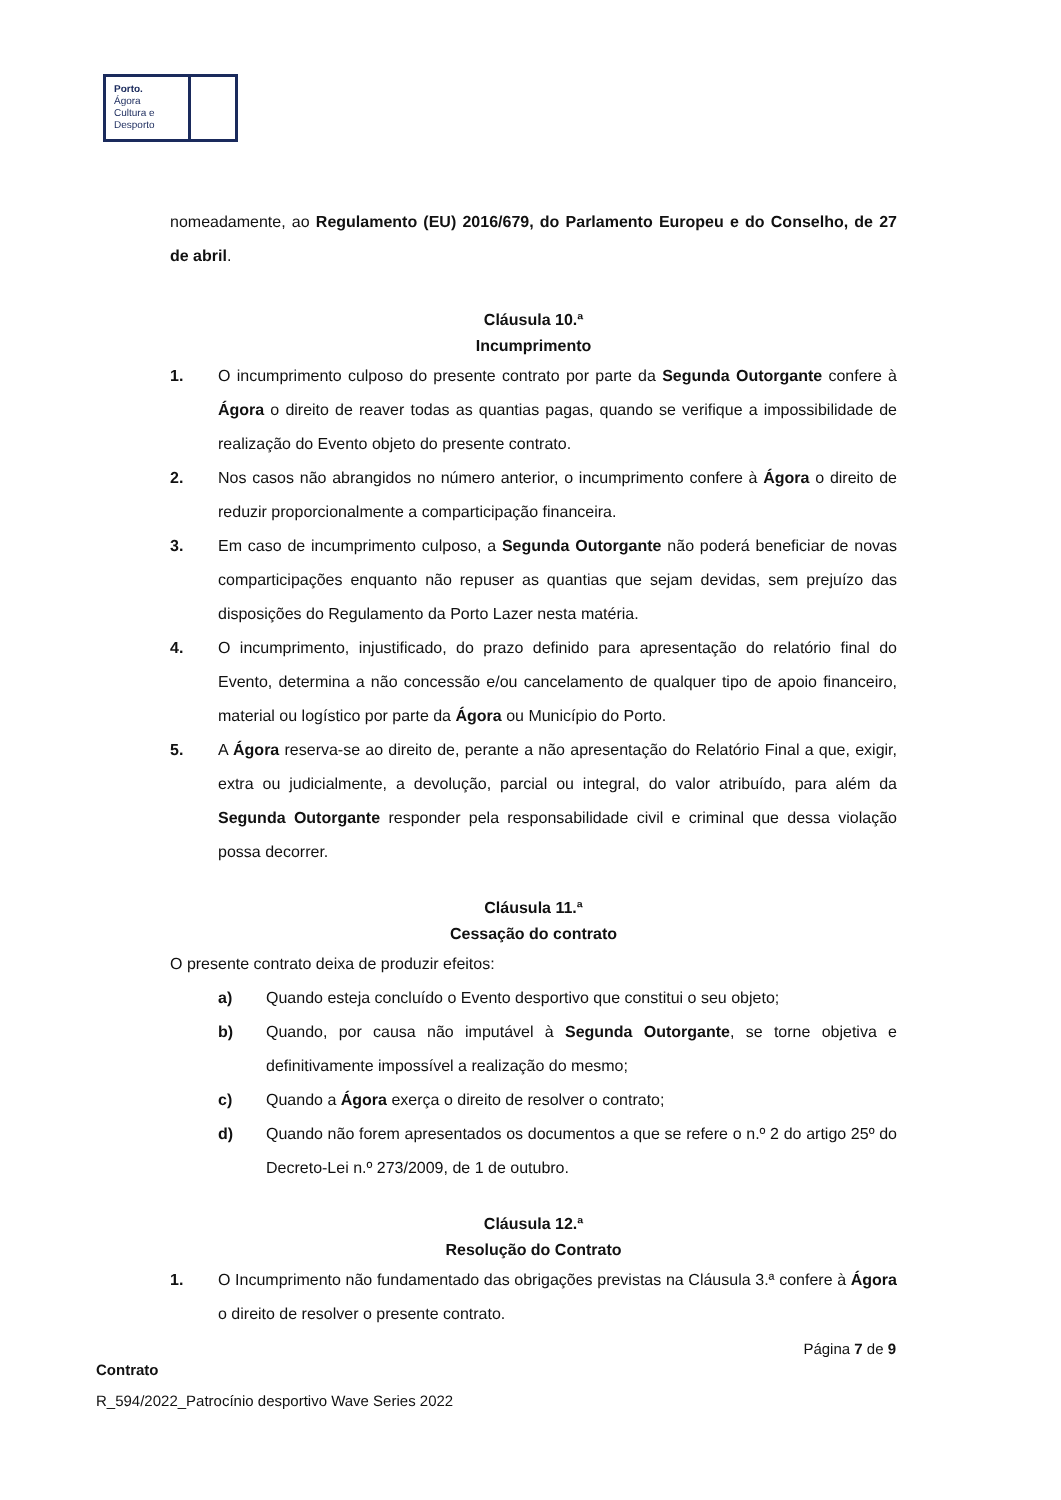Porto.
Ágora
Cultura e
Desporto
nomeadamente, ao Regulamento (EU) 2016/679, do Parlamento Europeu e do Conselho, de 27 de abril.
Cláusula 10.ª
Incumprimento
1. O incumprimento culposo do presente contrato por parte da Segunda Outorgante confere à Ágora o direito de reaver todas as quantias pagas, quando se verifique a impossibilidade de realização do Evento objeto do presente contrato.
2. Nos casos não abrangidos no número anterior, o incumprimento confere à Ágora o direito de reduzir proporcionalmente a comparticipação financeira.
3. Em caso de incumprimento culposo, a Segunda Outorgante não poderá beneficiar de novas comparticipações enquanto não repuser as quantias que sejam devidas, sem prejuízo das disposições do Regulamento da Porto Lazer nesta matéria.
4. O incumprimento, injustificado, do prazo definido para apresentação do relatório final do Evento, determina a não concessão e/ou cancelamento de qualquer tipo de apoio financeiro, material ou logístico por parte da Ágora ou Município do Porto.
5. A Ágora reserva-se ao direito de, perante a não apresentação do Relatório Final a que, exigir, extra ou judicialmente, a devolução, parcial ou integral, do valor atribuído, para além da Segunda Outorgante responder pela responsabilidade civil e criminal que dessa violação possa decorrer.
Cláusula 11.ª
Cessação do contrato
O presente contrato deixa de produzir efeitos:
a) Quando esteja concluído o Evento desportivo que constitui o seu objeto;
b) Quando, por causa não imputável à Segunda Outorgante, se torne objetiva e definitivamente impossível a realização do mesmo;
c) Quando a Ágora exerça o direito de resolver o contrato;
d) Quando não forem apresentados os documentos a que se refere o n.º 2 do artigo 25º do Decreto-Lei n.º 273/2009, de 1 de outubro.
Cláusula 12.ª
Resolução do Contrato
1. O Incumprimento não fundamentado das obrigações previstas na Cláusula 3.ª confere à Ágora o direito de resolver o presente contrato.
Página 7 de 9
Contrato
R_594/2022_Patrocínio desportivo Wave Series 2022